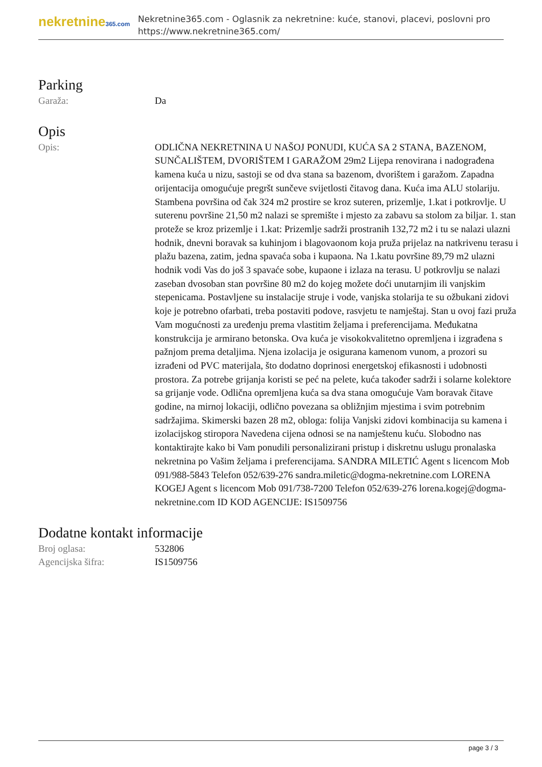nekretnine365.com
Nekretnine365.com - Oglasnik za nekretnine: kuće, stanovi, placevi, poslovni pro
https://www.nekretnine365.com/
Parking
| Garaža: | Da |
Opis
| Opis: | ODLIČNA NEKRETNINA U NAŠOJ PONUDI, KUĆA SA 2 STANA, BAZENOM, SUNČALIŠTEM, DVORIŠTEM I GARAŽOM 29m2 Lijepa renovirana i nadograđena kamena kuća u nizu, sastoji se od dva stana sa bazenom, dvorištem i garažom. Zapadna orijentacija omogućuje pregršt sunčeve svijetlosti čitavog dana. Kuća ima ALU stolariju. Stambena površina od čak 324 m2 prostire se kroz suteren, prizemlje, 1.kat i potkrovlje. U suterenu površine 21,50 m2 nalazi se spremište i mjesto za zabavu sa stolom za biljar. 1. stan proteže se kroz prizemlje i 1.kat: Prizemlje sadrži prostranih 132,72 m2 i tu se nalazi ulazni hodnik, dnevni boravak sa kuhinjom i blagovaonom koja pruža prijelaz na natkrivenu terasu i plažu bazena, zatim, jedna spavaća soba i kupaona. Na 1.katu površine 89,79 m2 ulazni hodnik vodi Vas do još 3 spavaće sobe, kupaone i izlaza na terasu. U potkrovlju se nalazi zaseban dvosoban stan površine 80 m2 do kojeg možete doći unutarnjim ili vanjskim stepenicama. Postavljene su instalacije struje i vode, vanjska stolarija te su ožbukani zidovi koje je potrebno ofarbati, treba postaviti podove, rasvjetu te namještaj. Stan u ovoj fazi pruža Vam mogućnosti za uređenju prema vlastitim željama i preferencijama. Međukatna konstrukcija je armirano betonska. Ova kuća je visokokvalitetno opremljena i izgrađena s pažnjom prema detaljima. Njena izolacija je osigurana kamenom vunom, a prozori su izrađeni od PVC materijala, što dodatno doprinosi energetskoj efikasnosti i udobnosti prostora. Za potrebe grijanja koristi se peć na pelete, kuća također sadrži i solarne kolektore sa grijanje vode. Odlična opremljena kuća sa dva stana omogućuje Vam boravak čitave godine, na mirnoj lokaciji, odlično povezana sa obližnjim mjestima i svim potrebnim sadržajima. Skimerski bazen 28 m2, obloga: folija Vanjski zidovi kombinacija su kamena i izolacijskog stiropora Navedena cijena odnosi se na namještenu kuću. Slobodno nas kontaktirajte kako bi Vam ponudili personalizirani pristup i diskretnu uslugu pronalaska nekretnina po Vašim željama i preferencijama. SANDRA MILETIĆ Agent s licencom Mob 091/988-5843 Telefon 052/639-276 sandra.miletic@dogma-nekretnine.com LORENA KOGEJ Agent s licencom Mob 091/738-7200 Telefon 052/639-276 lorena.kogej@dogma-nekretnine.com ID KOD AGENCIJE: IS1509756 |
Dodatne kontakt informacije
| Broj oglasa: | 532806 |
| Agencijska šifra: | IS1509756 |
page 3 / 3